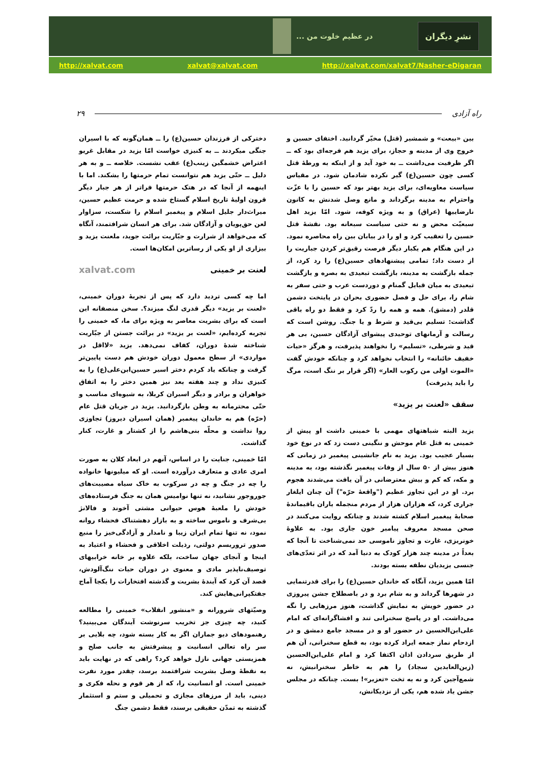... در عظیم خلوت من
نشرِ دیگران
http://xalvat.com xalvat@xalvat.com http://xalvat.com/xalvat7/Nasher-eDigaran
راه آزادی ۲۹
بین «بیعت» و شمشیر (قتل) مخیّر گردانید. اختفای حسین و خروج وی از مدینه و حجاز، برای یزید هم فرجه‌ای بود که ــ اگر ظرفیت می‌داشت ــ به خود آید و از اینکه به ورطهٔ قتل کسی چون حسین(ع) گیر نکرده شادمان شود. در مقیاس سیاست معاویه‌ای، برای یزید بهتر بود که حسین را با عزّت واحترام به مدینه برگرداند و مانع وصل شدنش به کانون نارضاییها (عراق) و به ویژه کوفه، شود. امّا یزید اهل سبعیّت محض و نه حتی سیاست سبعانه بود. نقشهٔ قتل حسین را تعقیب کرد و او را در بیابان بین راه محاصره نمود. در این هنگام هم یکبار دیگر فرصت رقیق‌تر کردن جباریت را از دست داد؛ تمامی پیشنهادهای حسین(ع) را رد کرد، از جمله بازگشت به مدینه، بازگشت تبعیدی به بصره و بازگشت تبعیدی به میان قبایل گمنام و دوردست عرب و حتی سفر به شام را، برای حل و فصل حضوری بحران در پایتخت دشمن قلدر (دمشق). همه و همه را ردّ کرد و فقط دو راه باقی گذاشت: تسلیم بی‌قید و شرط و یا جنگ. روشن است که رسالت و آرمانهای توحیدی پیشوای آزادگان حسین، بی هر قید و شرطی، «تسلیم» را نخواهند پذیرفت، و هرگز «حیات خفیف خائنانه» را انتخاب نخواهد کرد و چنانکه خودش گفت «الموت اولی من رکوب العار» (اگر قرار بر ننگ است، مرگ را باید پذیرفت)
سقف «لعنت بر یزید»
یزید البته شباهتهای مهمی با خمینی داشت او پیش از خمینی به قتل عام موحش و ننگینی دست زد که در نوع خود بسیار عجیب بود. یزید به نام جانشینی پیغمبر در زمانی که هنوز بیش از ۵۰ سال از وفات پیغمبر نگذشته بود، به مدینه و مکه، که کم و بیش معترضانی در آن یافت می‌شدند هجوم برد. او در این تجاوز عظیم ("واقعهٔ حرّه") آن چنان ایلغار جراری کرد، که هزاران هزار از مردم منجمله یاران باقیماندهٔ صحابهٔ پیغمبر اسلام کشته شدند و چنانکه روایت می‌کنند در صحن مسجد معروف پیامبر خون جاری بود. به علاوهٔ خونریزی، غارت و تجاوز ناموسی حد نمی‌شناخت تا آنجا که بعداً در مدینه چند هزار کودک به دنیا آمد که در اثر تعدّی‌های جنسی یزیدیان نطفه بسته بودند.
امّا همین یزید، آنگاه که خاندان حسین(ع) را برای قدرتنمایی در شهرها گرداند و به شام برد و در باصطلاح جشن پیروزی در حضور خویش به نمایش گذاشت، هنوز مرزهایی را نگه می‌داشت. او در پاسخ سخنرانی تند و افشاگرانه‌ای که امام علی‌ابن‌الحسین در حضور او و در مسجد جامع دمشق و در ازدحام نماز جمعه ایراد کرده بود، به قطع سخنرانی، آن هم از طریق سردادن اذان اکتفا کرد و امام علی‌ابن‌الحسین (زین‌العابدین سجاد) را هم به خاطر سخنرانیش، نه شمع‌آجین کرد و نه به تخت «تعزیر»! بست. چنانکه در مجلس جشن یاد شده هم، یکی از نزدیکانش،
دخترکی از فرزندان حسین(ع) را ــ همان‌گونه که با اسیران جنگی میکردند ــ به کنیزی خواست امّا یزید در مقابل غریو اعتراض خشمگین زینب(ع) عقب نشست. خلاصه ــ و به هر دلیل ــ حتّی یزید هم نتوانست تمام حرمتها را بشکند. اما با اینهمه از آنجا که در هتک حرمتها فراتر از هر جبار دیگر قرون اولیهٔ تاریخ اسلام گستاخ شده و حرمت عظیم حسین، میراث‌دار جلیل اسلام و پیغمبر اسلام را شکست، سزاوار لعن حق‌پویان و آزادگان شد. برای هر انسان شرافتمند، آنگاه که می‌خواهد از شرارت و جبّاریت برائت جوید، ملعنت یزید و بیزاری از او یکی از رساترین امکان‌ها است.
لعنت بر خمینی xalvat.com
اما چه کسی تردید دارد که پس از تجربهٔ دوران خمینی، «لعنت بر یزید» دیگر قدری لنگ میزند؟. سخن منصفانه این است که برای بشریت معاصر به ویژه برای ما، که خمینی را تجربه کرده‌ایم، «لعنت بر یزید» در برائت جستن از جبّاریت شناخته شدهٔ دوران، کفاف نمی‌دهد. یزید «لااقل در مواردی» از سطح معمول دوران خودش هم دست پایین‌تر گرفت و چنانکه یاد کردم دختر اسیر حسین‌ابن‌علی(ع) را به کنیزی نداد و چند هفته بعد نیز همین دختر را به اتفاق خواهران و برادر و دیگر اسیران کربلا، به شیوه‌ای مناسب و حتّی محترمانه به وطن بازگردانید. یزید در جریان قتل عام (حرّه) هم به خاندان پیغمبر (همان اسیران دیروز) تجاوزی روا نداشت و محلّه بنی‌هاشم را از کشتار و غارت، کنار گذاشت.
امّا خمینی، جنایت را در اساس، آنهم در ابعاد کلان به صورت امری عادی و متعارف درآورده است. او که میلیونها خانواده را چه در جنگ و چه در سرکوب به خاک سیاه مصیبت‌های جوروجور نشانید، نه تنها نوامیس همان به جنگ فرستاده‌های خودش را ملعبهٔ هوس حیوانی مشتی آخوند و فالانژ بی‌شرف و ناموس ساخته و به بازار دهشتناک فحشاء روانه نمود، نه تنها تمام ایران زیبا و نامدار و آزادگی‌خیز را منبع صدور تروریسم دولتی، رذیلت اخلاقی و فحشاء و اعتیاد به اینجا و آنجای جهان ساخت، بلکه علاوه بر خانه خرابیهای توصیف‌ناپذیر مادی و معنوی در دوران حیات ننگ‌آلودش، قصد آن کرد که آیندهٔ بشریت و گذشته افتخارات را یکجا آماج جفتکپرانی‌هایش کند.
وصیّتهای شرورانه و «منشور انقلاب» خمینی را مطالعه کنید، چه چیزی جز تخریب سرنوشت آیندگان می‌بینید؟ رهنمودهای دیو جماران اگر به کار بسته شود، چه بلایی بر سر راه تعالی انسانیت و پیشرفتش به جانب صلح و همزیستی جهانی نازل خواهد کرد؟ راهی که در نهایت باید به نقطهٔ وصل بشریت شرافتمند برسد، چقدر مورد نفرت خمینی است. او انسانیت را، که از هر قوم و نحله فکری و دینی، باید از مرزهای مجازی و تحمیلی و ستم و استثمار گذشته به تمدّن حقیقی برسند، فقط دشمن جنگ